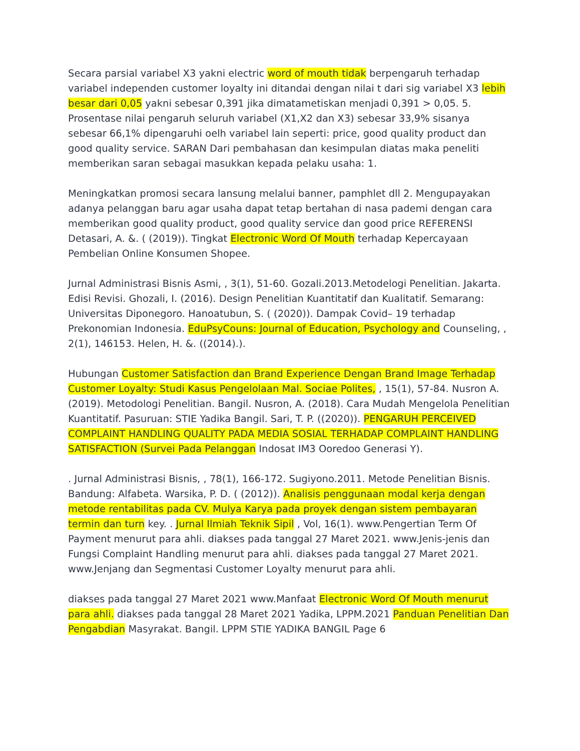Secara parsial variabel X3 yakni electric word of mouth tidak berpengaruh terhadap variabel independen customer loyalty ini ditandai dengan nilai t dari sig variabel X3 lebih besar dari 0,05 yakni sebesar 0,391 jika dimatametiskan menjadi 0,391 > 0,05. 5. Prosentase nilai pengaruh seluruh variabel (X1,X2 dan X3) sebesar 33,9% sisanya sebesar 66,1% dipengaruhi oelh variabel lain seperti: price, good quality product dan good quality service. SARAN Dari pembahasan dan kesimpulan diatas maka peneliti memberikan saran sebagai masukkan kepada pelaku usaha: 1.
Meningkatkan promosi secara lansung melalui banner, pamphlet dll 2. Mengupayakan adanya pelanggan baru agar usaha dapat tetap bertahan di nasa pademi dengan cara memberikan good quality product, good quality service dan good price REFERENSI Detasari, A. &. ( (2019)). Tingkat Electronic Word Of Mouth terhadap Kepercayaan Pembelian Online Konsumen Shopee.
Jurnal Administrasi Bisnis Asmi, , 3(1), 51-60. Gozali.2013.Metodelogi Penelitian. Jakarta. Edisi Revisi. Ghozali, I. (2016). Design Penelitian Kuantitatif dan Kualitatif. Semarang: Universitas Diponegoro. Hanoatubun, S. ( (2020)). Dampak Covid– 19 terhadap Prekonomian Indonesia. EduPsyCouns: Journal of Education, Psychology and Counseling, , 2(1), 146153. Helen, H. &. ((2014).).
Hubungan Customer Satisfaction dan Brand Experience Dengan Brand Image Terhadap Customer Loyalty: Studi Kasus Pengelolaan Mal. Sociae Polites, , 15(1), 57-84. Nusron A. (2019). Metodologi Penelitian. Bangil. Nusron, A. (2018). Cara Mudah Mengelola Penelitian Kuantitatif. Pasuruan: STIE Yadika Bangil. Sari, T. P. ((2020)). PENGARUH PERCEIVED COMPLAINT HANDLING QUALITY PADA MEDIA SOSIAL TERHADAP COMPLAINT HANDLING SATISFACTION (Survei Pada Pelanggan Indosat IM3 Ooredoo Generasi Y).
. Jurnal Administrasi Bisnis, , 78(1), 166-172. Sugiyono.2011. Metode Penelitian Bisnis. Bandung: Alfabeta. Warsika, P. D. ( (2012)). Analisis penggunaan modal kerja dengan metode rentabilitas pada CV. Mulya Karya pada proyek dengan sistem pembayaran termin dan turn key. . Jurnal Ilmiah Teknik Sipil , Vol, 16(1). www.Pengertian Term Of Payment menurut para ahli. diakses pada tanggal 27 Maret 2021. www.Jenis-jenis dan Fungsi Complaint Handling menurut para ahli. diakses pada tanggal 27 Maret 2021. www.Jenjang dan Segmentasi Customer Loyalty menurut para ahli.
diakses pada tanggal 27 Maret 2021 www.Manfaat Electronic Word Of Mouth menurut para ahli. diakses pada tanggal 28 Maret 2021 Yadika, LPPM.2021 Panduan Penelitian Dan Pengabdian Masyrakat. Bangil. LPPM STIE YADIKA BANGIL Page 6